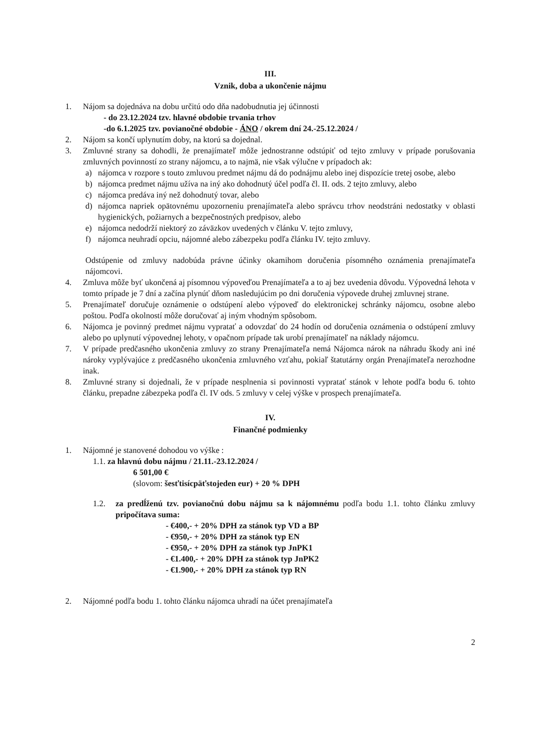III.
Vznik, doba a ukončenie nájmu
1. Nájom sa dojednáva na dobu určitú odo dňa nadobudnutia jej účinnosti
- do 23.12.2024 tzv. hlavné obdobie trvania trhov
-do 6.1.2025 tzv. povianočné obdobie - ÁNO / okrem dní 24.-25.12.2024 /
2. Nájom sa končí uplynutím doby, na ktorú sa dojednal.
3. Zmluvné strany sa dohodli, že prenajímateľ môže jednostranne odstúpiť od tejto zmluvy v prípade porušovania zmluvných povinností zo strany nájomcu, a to najmä, nie však výlučne v prípadoch ak:
a) nájomca v rozpore s touto zmluvou predmet nájmu dá do podnájmu alebo inej dispozície tretej osobe, alebo
b) nájomca predmet nájmu užíva na iný ako dohodnutý účel podľa čl. II. ods. 2 tejto zmluvy, alebo
c) nájomca predáva iný než dohodnutý tovar, alebo
d) nájomca napriek opätovnému upozorneniu prenajímateľa alebo správcu trhov neodstráni nedostatky v oblasti hygienických, požiarnych a bezpečnostných predpisov, alebo
e) nájomca nedodrží niektorý zo záväzkov uvedených v článku V. tejto zmluvy,
f) nájomca neuhradí opciu, nájomné alebo zábezpeku podľa článku IV. tejto zmluvy.
Odstúpenie od zmluvy nadobúda právne účinky okamihom doručenia písomného oznámenia prenajímateľa nájomcovi.
4. Zmluva môže byť ukončená aj písomnou výpoveďou Prenajímateľa a to aj bez uvedenia dôvodu. Výpovedná lehota v tomto prípade je 7 dní a začína plynúť dňom nasledujúcim po dni doručenia výpovede druhej zmluvnej strane.
5. Prenajímateľ doručuje oznámenie o odstúpení alebo výpoveď do elektronickej schránky nájomcu, osobne alebo poštou. Podľa okolností môže doručovať aj iným vhodným spôsobom.
6. Nájomca je povinný predmet nájmu vypratať a odovzdať do 24 hodín od doručenia oznámenia o odstúpení zmluvy alebo po uplynutí výpovednej lehoty, v opačnom prípade tak urobí prenajímateľ na náklady nájomcu.
7. V prípade predčasného ukončenia zmluvy zo strany Prenajímateľa nemá Nájomca nárok na náhradu škody ani iné nároky vyplývajúce z predčasného ukončenia zmluvného vzťahu, pokiaľ štatutárny orgán Prenajímateľa nerozhodne inak.
8. Zmluvné strany si dojednali, že v prípade nesplnenia si povinnosti vypratať stánok v lehote podľa bodu 6. tohto článku, prepadne zábezpeka podľa čl. IV ods. 5 zmluvy v celej výške v prospech prenajímateľa.
IV.
Finančné podmienky
1. Nájomné je stanovené dohodou vo výške :
1.1. za hlavnú dobu nájmu / 21.11.-23.12.2024 /
6 501,00 €
(slovom: šesťtisícpäťstojeden eur) + 20 % DPH
1.2. za predĺženú tzv. povianočnú dobu nájmu sa k nájomnému podľa bodu 1.1. tohto článku zmluvy pripočítava suma:
- €400,- + 20% DPH za stánok typ VD a BP
- €950,- + 20% DPH za stánok typ EN
- €950,- + 20% DPH za stánok typ JnPK1
- €1.400,- + 20% DPH za stánok typ JnPK2
- €1.900,- + 20% DPH za stánok typ RN
2. Nájomné podľa bodu 1. tohto článku nájomca uhradí na účet prenajímateľa
2